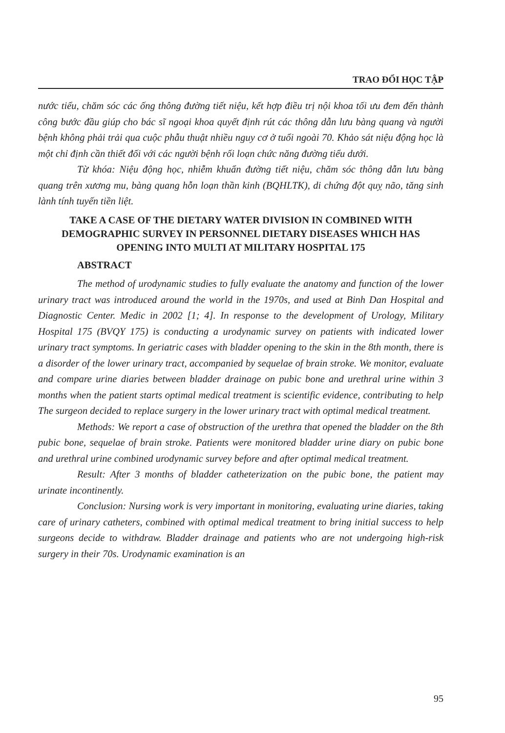TRAO ĐỔI HỌC TẬP
nước tiểu, chăm sóc các ống thông đường tiết niệu, kết hợp điều trị nội khoa tối ưu đem đến thành công bước đầu giúp cho bác sĩ ngoại khoa quyết định rút các thông dẫn lưu bàng quang và người bệnh không phải trải qua cuộc phẫu thuật nhiều nguy cơ ở tuổi ngoài 70. Khảo sát niệu động học là một chỉ định cần thiết đối với các người bệnh rối loạn chức năng đường tiểu dưới.
Từ khóa: Niệu động học, nhiễm khuẩn đường tiết niệu, chăm sóc thông dẫn lưu bàng quang trên xương mu, bàng quang hỗn loạn thần kinh (BQHLTK), di chứng đột quỵ não, tăng sinh lành tính tuyến tiền liệt.
TAKE A CASE OF THE DIETARY WATER DIVISION IN COMBINED WITH DEMOGRAPHIC SURVEY IN PERSONNEL DIETARY DISEASES WHICH HAS OPENING INTO MULTI AT MILITARY HOSPITAL 175
ABSTRACT
The method of urodynamic studies to fully evaluate the anatomy and function of the lower urinary tract was introduced around the world in the 1970s, and used at Binh Dan Hospital and Diagnostic Center. Medic in 2002 [1; 4]. In response to the development of Urology, Military Hospital 175 (BVQY 175) is conducting a urodynamic survey on patients with indicated lower urinary tract symptoms. In geriatric cases with bladder opening to the skin in the 8th month, there is a disorder of the lower urinary tract, accompanied by sequelae of brain stroke. We monitor, evaluate and compare urine diaries between bladder drainage on pubic bone and urethral urine within 3 months when the patient starts optimal medical treatment is scientific evidence, contributing to help The surgeon decided to replace surgery in the lower urinary tract with optimal medical treatment.
Methods: We report a case of obstruction of the urethra that opened the bladder on the 8th pubic bone, sequelae of brain stroke. Patients were monitored bladder urine diary on pubic bone and urethral urine combined urodynamic survey before and after optimal medical treatment.
Result: After 3 months of bladder catheterization on the pubic bone, the patient may urinate incontinently.
Conclusion: Nursing work is very important in monitoring, evaluating urine diaries, taking care of urinary catheters, combined with optimal medical treatment to bring initial success to help surgeons decide to withdraw. Bladder drainage and patients who are not undergoing high-risk surgery in their 70s. Urodynamic examination is an
95